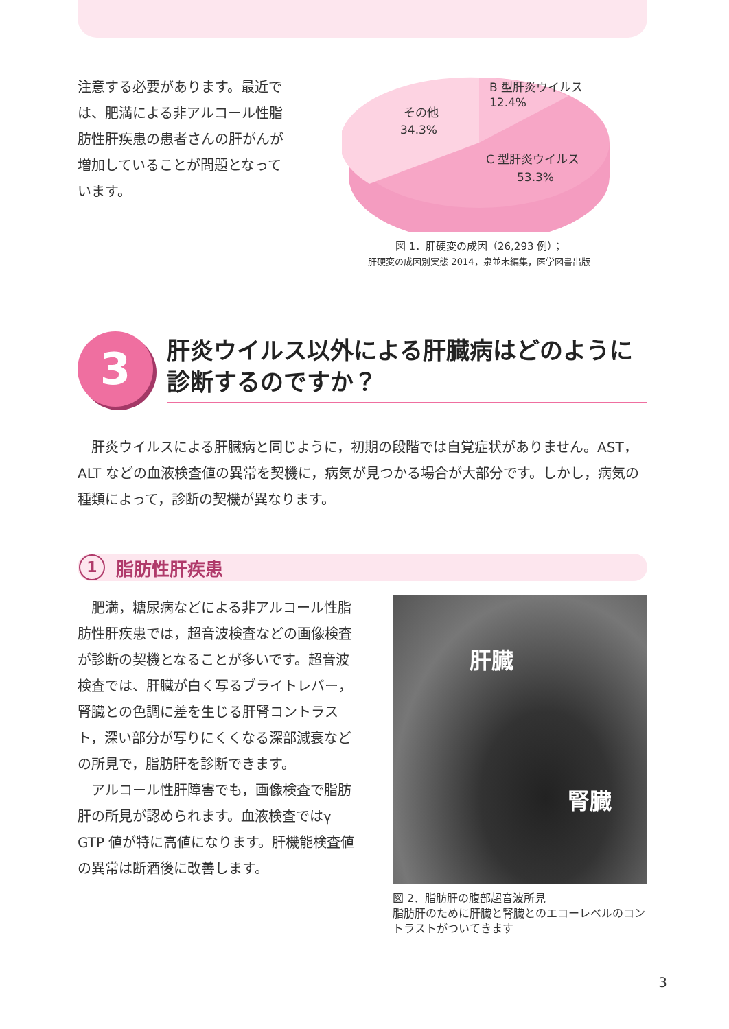注意する必要があります。最近では、肥満による非アルコール性脂肪性肝疾患の患者さんの肝がんが増加していることが問題となっています。
B 型肝炎ウイルス
12.4%
その他
34.3%
C 型肝炎ウイルス
53.3%
図 1．肝硬変の成因（26,293 例）；
肝硬変の成因別実態 2014，泉並木編集，医学図書出版
3
肝炎ウイルス以外による肝臓病はどのように診断するのですか？
肝炎ウイルスによる肝臓病と同じように，初期の段階では自覚症状がありません。AST，ALT などの血液検査値の異常を契機に，病気が見つかる場合が大部分です。しかし，病気の種類によって，診断の契機が異なります。
1 脂肪性肝疾患
肥満，糖尿病などによる非アルコール性脂肪性肝疾患では，超音波検査などの画像検査が診断の契機となることが多いです。超音波検査では、肝臓が白く写るブライトレバー，腎臓との色調に差を生じる肝腎コントラスト，深い部分が写りにくくなる深部減衰などの所見で，脂肪肝を診断できます。
アルコール性肝障害でも，画像検査で脂肪肝の所見が認められます。血液検査ではγ GTP 値が特に高値になります。肝機能検査値の異常は断酒後に改善します。
肝臓
腎臓
図 2．脂肪肝の腹部超音波所見
脂肪肝のために肝臓と腎臓とのエコーレベルのコントラストがついてきます
3